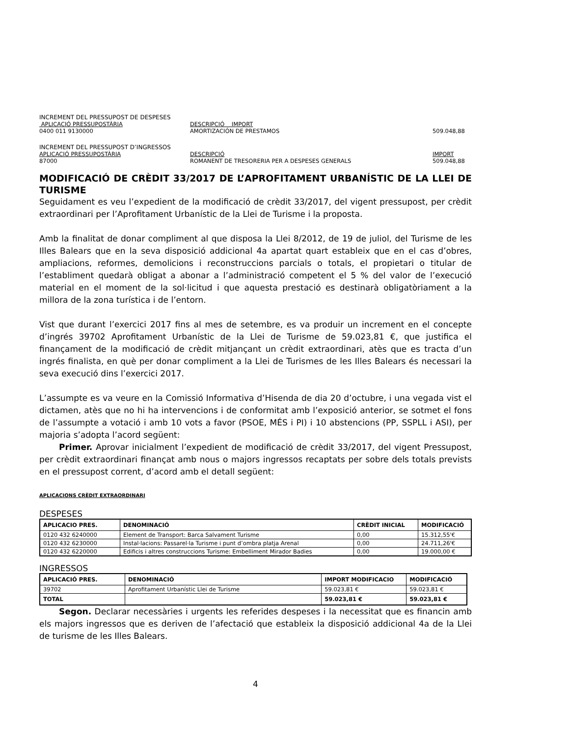INCREMENT DEL PRESSUPOST DE DESPESES
APLICACIÓ PRESSUPOSTÀRIA DESCRIPCIÓ IMPORT
0400 011 9130000 AMORTIZACIÓN DE PRESTAMOS 509.048,88
INCREMENT DEL PRESSUPOST D’INGRESSOS
APLICACIÓ PRESSUPOSTÀRIA DESCRIPCIÓ IMPORT
87000 ROMANENT DE TRESORERIA PER A DESPESES GENERALS 509.048,88
MODIFICACIÓ DE CRÈDIT 33/2017 DE L’APROFITAMENT URBANÍSTIC DE LA LLEI DE TURISME
Seguidament es veu l’expedient de la modificació de crèdit 33/2017, del vigent pressupost, per crèdit extraordinari per l’Aprofitament Urbanístic de la Llei de Turisme i la proposta.
Amb la finalitat de donar compliment al que disposa la Llei 8/2012, de 19 de juliol, del Turisme de les Illes Balears que en la seva disposició addicional 4a apartat quart estableix que en el cas d’obres, ampliacions, reformes, demolicions i reconstruccions parcials o totals, el propietari o titular de l’establiment quedarà obligat a abonar a l’administració competent el 5 % del valor de l’execució material en el moment de la sol·licitud i que aquesta prestació es destinarà obligatòriament a la millora de la zona turística i de l’entorn.
Vist que durant l’exercici 2017 fins al mes de setembre, es va produir un increment en el concepte d’ingrés 39702 Aprofitament Urbanístic de la Llei de Turisme de 59.023,81 €, que justifica el finançament de la modificació de crèdit mitjançant un crèdit extraordinari, atès que es tracta d’un ingrés finalista, en què per donar compliment a la Llei de Turismes de les Illes Balears és necessari la seva execució dins l’exercici 2017.
L’assumpte es va veure en la Comissió Informativa d’Hisenda de dia 20 d’octubre, i una vegada vist el dictamen, atès que no hi ha intervencions i de conformitat amb l’exposició anterior, se sotmet el fons de l’assumpte a votació i amb 10 vots a favor (PSOE, MÉS i PI) i 10 abstencions (PP, SSPLL i ASI), per majoria s’adopta l’acord següent:
Primer. Aprovar inicialment l’expedient de modificació de crèdit 33/2017, del vigent Pressupost, per crèdit extraordinari finançat amb nous o majors ingressos recaptats per sobre dels totals prevists en el pressupost corrent, d’acord amb el detall següent:
APLICACIONS CRÈDIT EXTRAORDINARI
DESPESES
| APLICACIO PRES. | DENOMINACIÓ | CRÈDIT INICIAL | MODIFICACIÓ |
| --- | --- | --- | --- |
| 0120 432 6240000 | Element de Transport: Barca Salvament Turisme | 0,00 | 15.312,55'€ |
| 0120 432 6230000 | Instal·lacions: Passarel·la Turisme i punt d’ombra platja Arenal | 0,00 | 24.711,26'€ |
| 0120 432 6220000 | Edificis i altres construccions Turisme: Embelliment Mirador Badies | 0,00 | 19.000,00 € |
INGRESSOS
| APLICACIÓ PRES. | DENOMINACIÓ | IMPORT MODIFICACIO | MODIFICACIÓ |
| --- | --- | --- | --- |
| 39702 | Aprofitament Urbanístic Llei de Turisme | 59.023,81 € | 59.023,81 € |
| TOTAL | | 59.023,81 € | 59.023,81 € |
Segon. Declarar necessàries i urgents les referides despeses i la necessitat que es financin amb els majors ingressos que es deriven de l’afectació que estableix la disposició addicional 4a de la Llei de turisme de les Illes Balears.
4